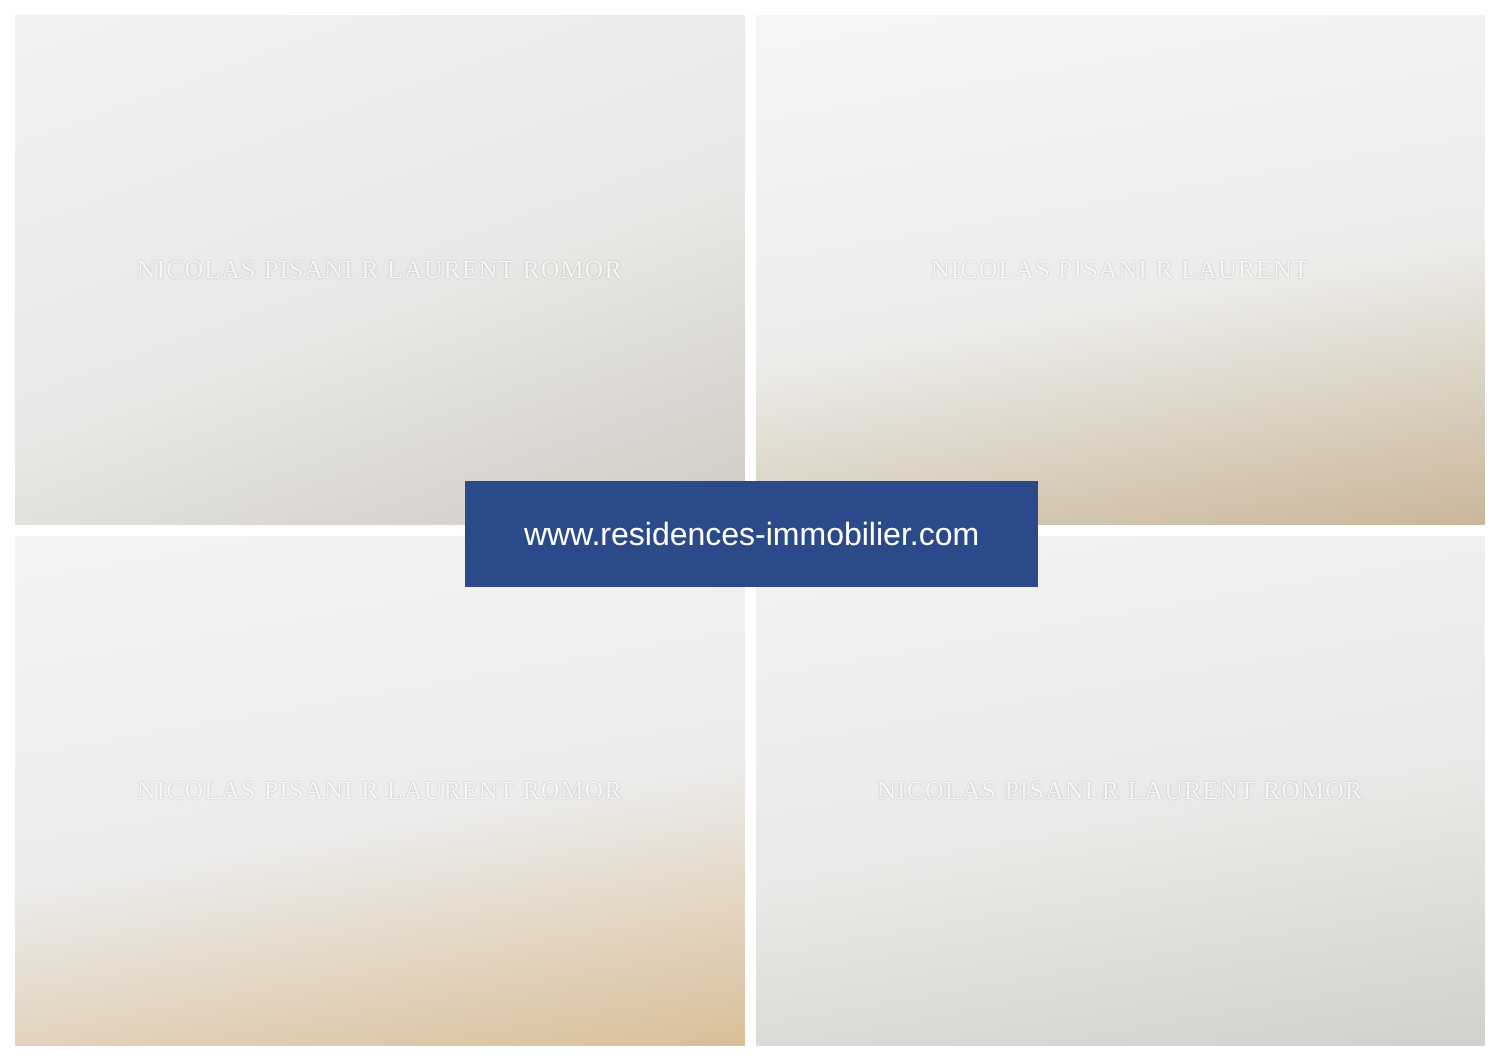NICOLAS PISANI R LAURENT ROMOR
NICOLAS PISANI R LAURENT
NICOLAS PISANI R LAURENT ROMOR
NICOLAS PISANI R LAURENT ROMOR
www.residences-immobilier.com